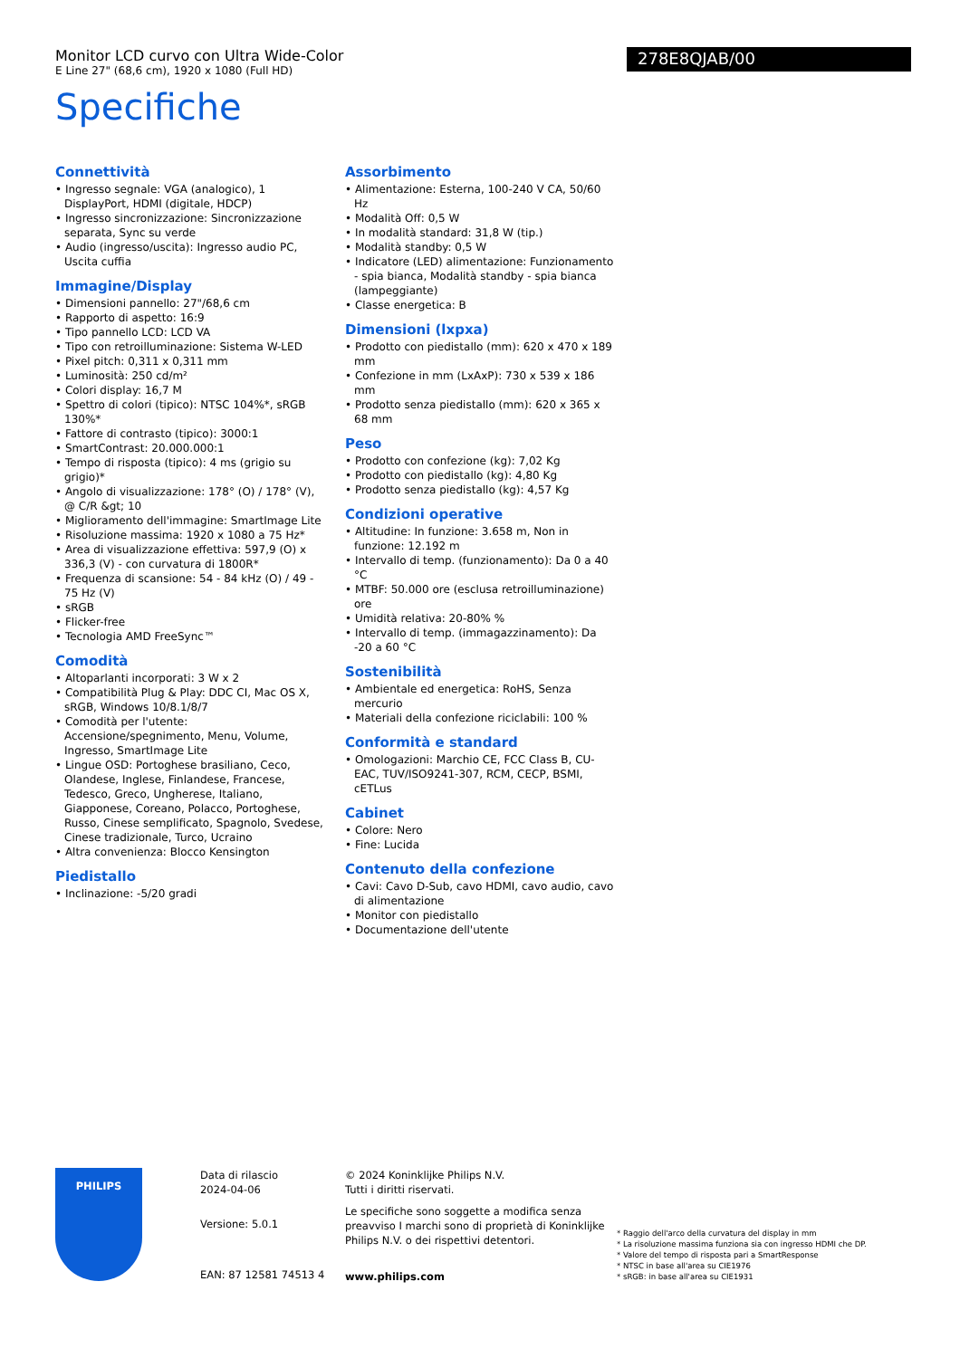Monitor LCD curvo con Ultra Wide-Color
E Line 27" (68,6 cm), 1920 x 1080 (Full HD)
278E8QJAB/00
Specifiche
Connettività
• Ingresso segnale: VGA (analogico), 1 DisplayPort, HDMI (digitale, HDCP)
• Ingresso sincronizzazione: Sincronizzazione separata, Sync su verde
• Audio (ingresso/uscita): Ingresso audio PC, Uscita cuffia
Immagine/Display
• Dimensioni pannello: 27"/68,6 cm
• Rapporto di aspetto: 16:9
• Tipo pannello LCD: LCD VA
• Tipo con retroilluminazione: Sistema W-LED
• Pixel pitch: 0,311 x 0,311 mm
• Luminosità: 250 cd/m²
• Colori display: 16,7 M
• Spettro di colori (tipico): NTSC 104%*, sRGB 130%*
• Fattore di contrasto (tipico): 3000:1
• SmartContrast: 20.000.000:1
• Tempo di risposta (tipico): 4 ms (grigio su grigio)*
• Angolo di visualizzazione: 178° (O) / 178° (V), @ C/R &gt; 10
• Miglioramento dell'immagine: SmartImage Lite
• Risoluzione massima: 1920 x 1080 a 75 Hz*
• Area di visualizzazione effettiva: 597,9 (O) x 336,3 (V) - con curvatura di 1800R*
• Frequenza di scansione: 54 - 84 kHz (O) / 49 - 75 Hz (V)
• sRGB
• Flicker-free
• Tecnologia AMD FreeSync™
Comodità
• Altoparlanti incorporati: 3 W x 2
• Compatibilità Plug & Play: DDC CI, Mac OS X, sRGB, Windows 10/8.1/8/7
• Comodità per l'utente: Accensione/spegnimento, Menu, Volume, Ingresso, SmartImage Lite
• Lingue OSD: Portoghese brasiliano, Ceco, Olandese, Inglese, Finlandese, Francese, Tedesco, Greco, Ungherese, Italiano, Giapponese, Coreano, Polacco, Portoghese, Russo, Cinese semplificato, Spagnolo, Svedese, Cinese tradizionale, Turco, Ucraino
• Altra convenienza: Blocco Kensington
Piedistallo
• Inclinazione: -5/20 gradi
Assorbimento
• Alimentazione: Esterna, 100-240 V CA, 50/60 Hz
• Modalità Off: 0,5 W
• In modalità standard: 31,8 W (tip.)
• Modalità standby: 0,5 W
• Indicatore (LED) alimentazione: Funzionamento - spia bianca, Modalità standby - spia bianca (lampeggiante)
• Classe energetica: B
Dimensioni (lxpxa)
• Prodotto con piedistallo (mm): 620 x 470 x 189 mm
• Confezione in mm (LxAxP): 730 x 539 x 186 mm
• Prodotto senza piedistallo (mm): 620 x 365 x 68 mm
Peso
• Prodotto con confezione (kg): 7,02 Kg
• Prodotto con piedistallo (kg): 4,80 Kg
• Prodotto senza piedistallo (kg): 4,57 Kg
Condizioni operative
• Altitudine: In funzione: 3.658 m, Non in funzione: 12.192 m
• Intervallo di temp. (funzionamento): Da 0 a 40 °C
• MTBF: 50.000 ore (esclusa retroilluminazione) ore
• Umidità relativa: 20-80% %
• Intervallo di temp. (immagazzinamento): Da -20 a 60 °C
Sostenibilità
• Ambientale ed energetica: RoHS, Senza mercurio
• Materiali della confezione riciclabili: 100 %
Conformità e standard
• Omologazioni: Marchio CE, FCC Class B, CU-EAC, TUV/ISO9241-307, RCM, CECP, BSMI, cETLus
Cabinet
• Colore: Nero
• Fine: Lucida
Contenuto della confezione
• Cavi: Cavo D-Sub, cavo HDMI, cavo audio, cavo di alimentazione
• Monitor con piedistallo
• Documentazione dell'utente
PHILIPS
Data di rilascio
2024-04-06
Versione: 5.0.1
EAN: 87 12581 74513 4
© 2024 Koninklijke Philips N.V.
Tutti i diritti riservati.
Le specifiche sono soggette a modifica senza preavviso I marchi sono di proprietà di Koninklijke Philips N.V. o dei rispettivi detentori.
www.philips.com
* Raggio dell'arco della curvatura del display in mm
* La risoluzione massima funziona sia con ingresso HDMI che DP.
* Valore del tempo di risposta pari a SmartResponse
* NTSC in base all'area su CIE1976
* sRGB: in base all'area su CIE1931